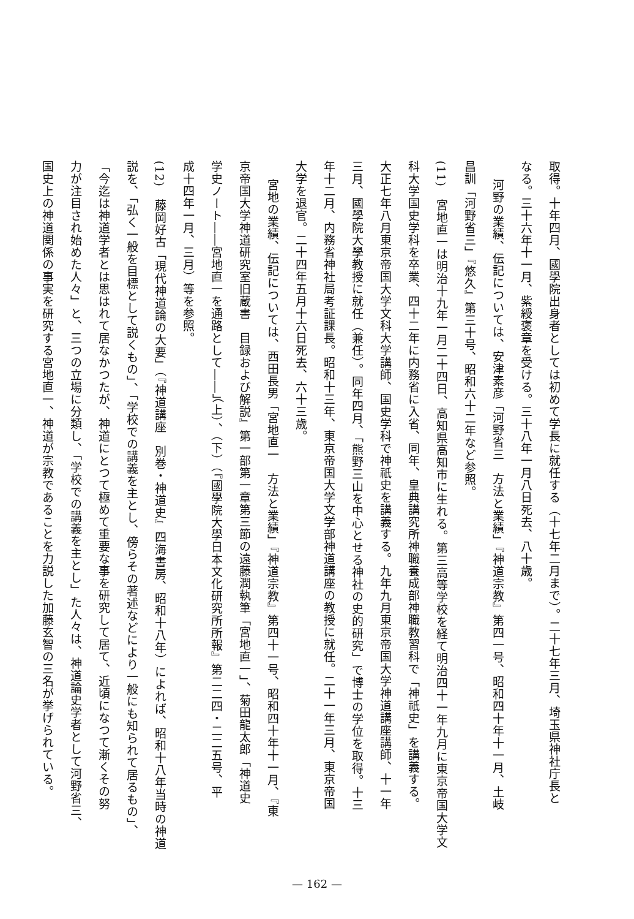取得。十年四月、國學院出身者としては初めて学長に就任する（十七年二月まで）。二十七年三月、埼玉県神社庁長と
なる。三十六年十一月、紫綬褒章を受ける。三十八年一月八日死去、八十歳。
河野の業績、伝記については、安津素彦「河野省三　方法と業績」『神道宗教』第四一号、昭和四十年十一月、土岐
昌訓「河野省三」『悠久』第三十号、昭和六十二年など参照。
(11)　宮地直一は明治十九年一月二十四日、高知県高知市に生れる。第三高等学校を経て明治四十一年九月に東京帝国大学文
科大学国史学科を卒業、四十二年に内務省に入省、同年、皇典講究所神職養成部神職教習科で「神祇史」を講義する。
大正七年八月東京帝国大学文科大学講師、国史学科で神祇史を講義する。九年九月東京帝国大学神道講座講師、十一年
三月、國學院大學教授に就任（兼任）。同年四月、「熊野三山を中心とせる神社の史的研究」で博士の学位を取得。十三
年十二月、内務省神社局考証課長。昭和十三年、東京帝国大学文学部神道講座の教授に就任。二十一年三月、東京帝国
大学を退官。二十四年五月十六日死去、六十三歳。
宮地の業績、伝記については、西田長男「宮地直一　方法と業績」『神道宗教』第四十一号、昭和四十年十一月、『東
京帝国大学神道研究室旧蔵書　目録および解説』第一部第一章第三節の遠藤潤執筆「宮地直一」、菊田龍太郎「神道史
学史ノート――宮地直一を通路として――」（上）、（下）（『國學院大學日本文化研究所所報』第二二四・二二五号、平
成十四年一月、三月）等を参照。
(12)　藤岡好古「現代神道論の大要」（『神道講座　別巻・神道史』四海書房、昭和十八年）によれば、昭和十八年当時の神道
説を、「弘く一般を目標として説くもの」、「学校での講義を主とし、傍らその著述などにより一般にも知られて居るもの」、
「今迄は神道学者とは思はれて居なかつたが、神道にとつて極めて重要な事を研究して居て、近頃になつて漸くその努
力が注目され始めた人々」と、三つの立場に分類し、「学校での講義を主とし」た人々は、神道論史学者として河野省三、
国史上の神道関係の事実を研究する宮地直一、神道が宗教であることを力説した加藤玄智の三名が挙げられている。
— 162 —